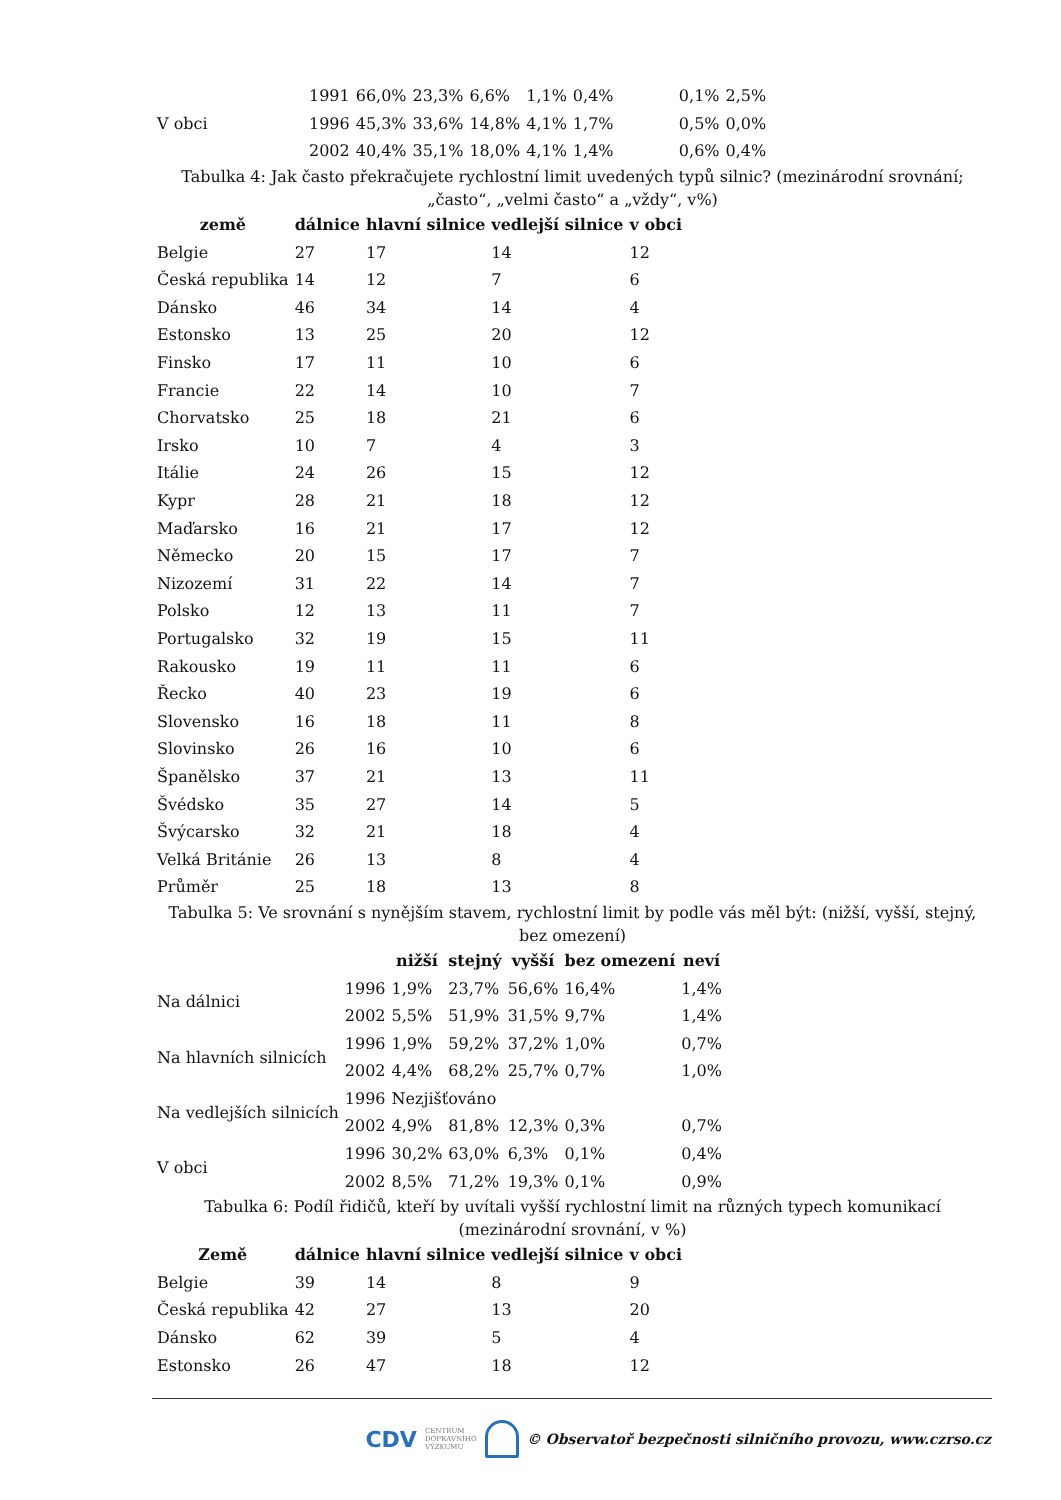| | 1991 | 66,0% | 23,3% | 6,6% | 1,1% | 0,4% | 0,1% | 2,5% |
| V obci | 1996 | 45,3% | 33,6% | 14,8% | 4,1% | 1,7% | 0,5% | 0,0% |
| | 2002 | 40,4% | 35,1% | 18,0% | 4,1% | 1,4% | 0,6% | 0,4% |
Tabulka 4: Jak často překračujete rychlostní limit uvedených typů silnic? (mezinárodní srovnání; „často“, „velmi často“ a „vždy“, v%)
| země | dálnice | hlavní silnice | vedlejší silnice | v obci |
| --- | --- | --- | --- | --- |
| Belgie | 27 | 17 | 14 | 12 |
| Česká republika | 14 | 12 | 7 | 6 |
| Dánsko | 46 | 34 | 14 | 4 |
| Estonsko | 13 | 25 | 20 | 12 |
| Finsko | 17 | 11 | 10 | 6 |
| Francie | 22 | 14 | 10 | 7 |
| Chorvatsko | 25 | 18 | 21 | 6 |
| Irsko | 10 | 7 | 4 | 3 |
| Itálie | 24 | 26 | 15 | 12 |
| Kypr | 28 | 21 | 18 | 12 |
| Maďarsko | 16 | 21 | 17 | 12 |
| Německo | 20 | 15 | 17 | 7 |
| Nizozemí | 31 | 22 | 14 | 7 |
| Polsko | 12 | 13 | 11 | 7 |
| Portugalsko | 32 | 19 | 15 | 11 |
| Rakousko | 19 | 11 | 11 | 6 |
| Řecko | 40 | 23 | 19 | 6 |
| Slovensko | 16 | 18 | 11 | 8 |
| Slovinsko | 26 | 16 | 10 | 6 |
| Španělsko | 37 | 21 | 13 | 11 |
| Švédsko | 35 | 27 | 14 | 5 |
| Švýcarsko | 32 | 21 | 18 | 4 |
| Velká Británie | 26 | 13 | 8 | 4 |
| Průměr | 25 | 18 | 13 | 8 |
Tabulka 5: Ve srovnání s nynějším stavem, rychlostní limit by podle vás měl být: (nižší, vyšší, stejný, bez omezení)
| | | nižší | stejný | vyšší | bez omezení | neví |
| --- | --- | --- | --- | --- | --- | --- |
| Na dálnici | 1996 | 1,9% | 23,7% | 56,6% | 16,4% | 1,4% |
| | 2002 | 5,5% | 51,9% | 31,5% | 9,7% | 1,4% |
| Na hlavních silnicích | 1996 | 1,9% | 59,2% | 37,2% | 1,0% | 0,7% |
| | 2002 | 4,4% | 68,2% | 25,7% | 0,7% | 1,0% |
| Na vedlejších silnicích | 1996 | Nezjišťováno | | | | |
| | 2002 | 4,9% | 81,8% | 12,3% | 0,3% | 0,7% |
| V obci | 1996 | 30,2% | 63,0% | 6,3% | 0,1% | 0,4% |
| | 2002 | 8,5% | 71,2% | 19,3% | 0,1% | 0,9% |
Tabulka 6: Podíl řidičů, kteří by uvítali vyšší rychlostní limit na různých typech komunikací (mezinárodní srovnání, v %)
| Země | dálnice | hlavní silnice | vedlejší silnice | v obci |
| --- | --- | --- | --- | --- |
| Belgie | 39 | 14 | 8 | 9 |
| Česká republika | 42 | 27 | 13 | 20 |
| Dánsko | 62 | 39 | 5 | 4 |
| Estonsko | 26 | 47 | 18 | 12 |
CDV CENTRUM
DOPRAVNÍHO
VÝZKUMU © Observatoř bezpečnosti silničního provozu, www.czrso.cz